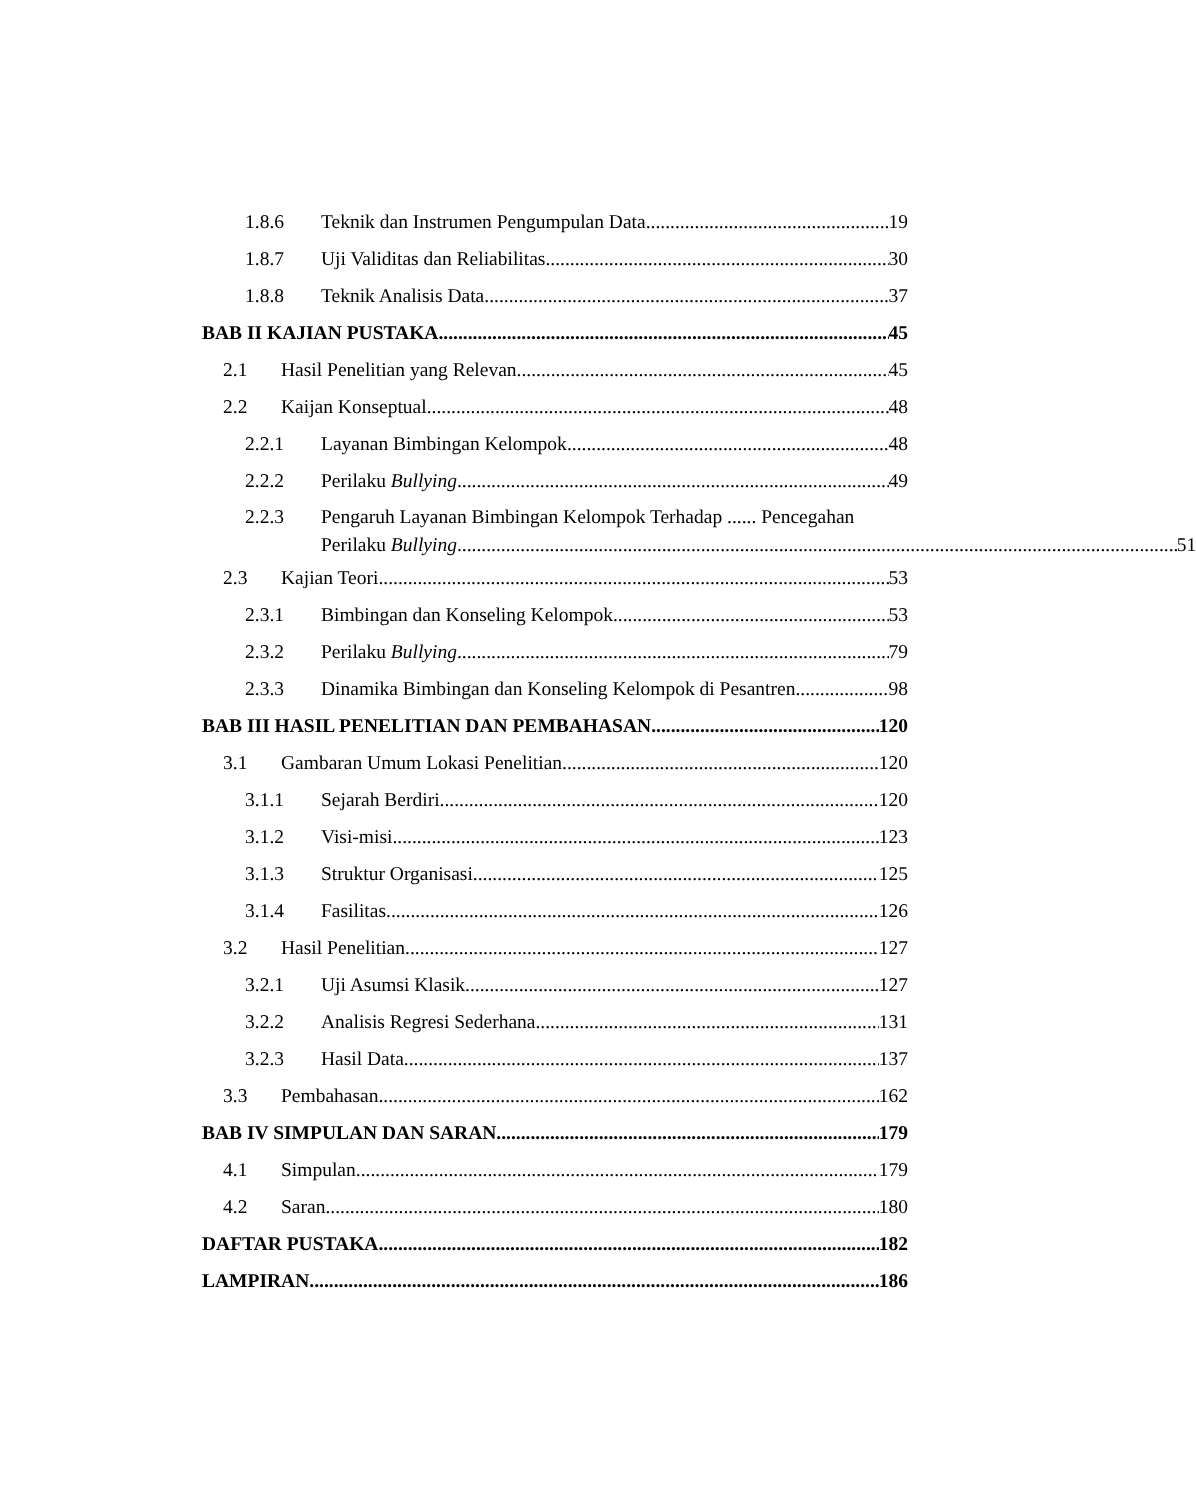1.8.6 Teknik dan Instrumen Pengumpulan Data 19
1.8.7 Uji Validitas dan Reliabilitas 30
1.8.8 Teknik Analisis Data 37
BAB II KAJIAN PUSTAKA 45
2.1 Hasil Penelitian yang Relevan 45
2.2 Kaijan Konseptual 48
2.2.1 Layanan Bimbingan Kelompok 48
2.2.2 Perilaku Bullying 49
2.2.3 Pengaruh Layanan Bimbingan Kelompok Terhadap ...... Pencegahan
Perilaku Bullying 51
2.3 Kajian Teori 53
2.3.1 Bimbingan dan Konseling Kelompok 53
2.3.2 Perilaku Bullying 79
2.3.3 Dinamika Bimbingan dan Konseling Kelompok di Pesantren 98
BAB III HASIL PENELITIAN DAN PEMBAHASAN 120
3.1 Gambaran Umum Lokasi Penelitian 120
3.1.1 Sejarah Berdiri 120
3.1.2 Visi-misi 123
3.1.3 Struktur Organisasi 125
3.1.4 Fasilitas 126
3.2 Hasil Penelitian 127
3.2.1 Uji Asumsi Klasik 127
3.2.2 Analisis Regresi Sederhana 131
3.2.3 Hasil Data 137
3.3 Pembahasan 162
BAB IV SIMPULAN DAN SARAN 179
4.1 Simpulan 179
4.2 Saran 180
DAFTAR PUSTAKA 182
LAMPIRAN 186